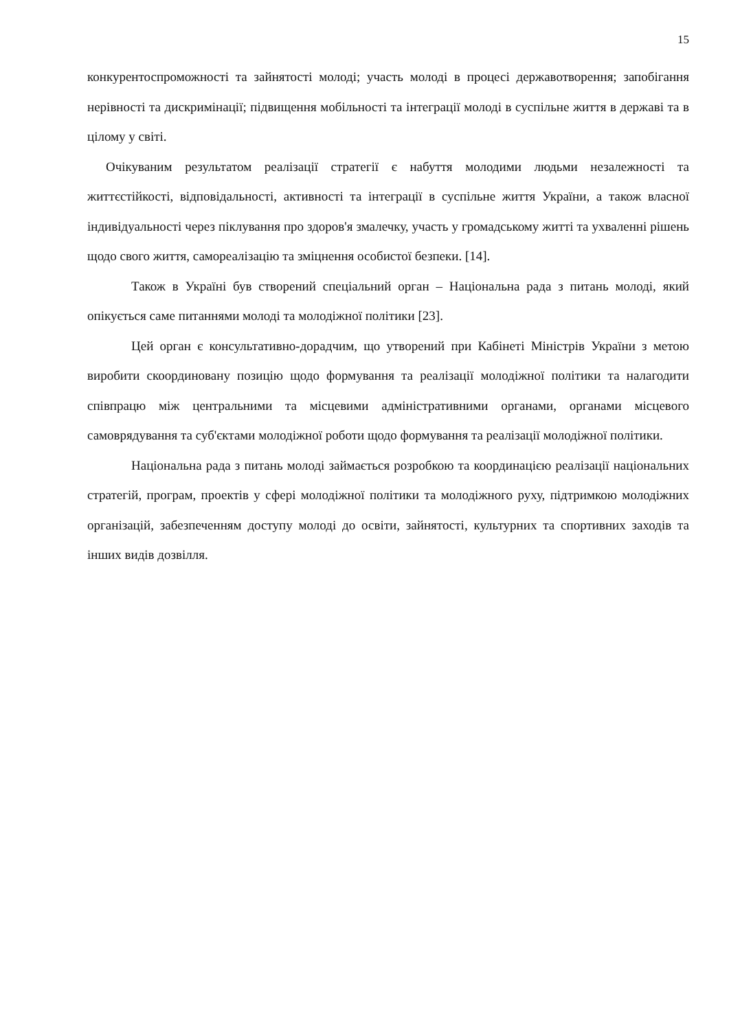15
конкурентоспроможності та зайнятості молоді; участь молоді в процесі державотворення; запобігання нерівності та дискримінації; підвищення мобільності та інтеграції молоді в суспільне життя в державі та в цілому у світі.
Очікуваним результатом реалізації стратегії є набуття молодими людьми незалежності та життєстійкості, відповідальності, активності та інтеграції в суспільне життя України, а також власної індивідуальності через піклування про здоров'я змалечку, участь у громадському житті та ухваленні рішень щодо свого життя, самореалізацію та зміцнення особистої безпеки. [14].
Також в Україні був створений спеціальний орган – Національна рада з питань молоді, який опікується саме питаннями молоді та молодіжної політики [23].
Цей орган є консультативно-дорадчим, що утворений при Кабінеті Міністрів України з метою виробити скоординовану позицію щодо формування та реалізації молодіжної політики та налагодити співпрацю між центральними та місцевими адміністративними органами, органами місцевого самоврядування та суб'єктами молодіжної роботи щодо формування та реалізації молодіжної політики.
Національна рада з питань молоді займається розробкою та координацією реалізації національних стратегій, програм, проектів у сфері молодіжної політики та молодіжного руху, підтримкою молодіжних організацій, забезпеченням доступу молоді до освіти, зайнятості, культурних та спортивних заходів та інших видів дозвілля.